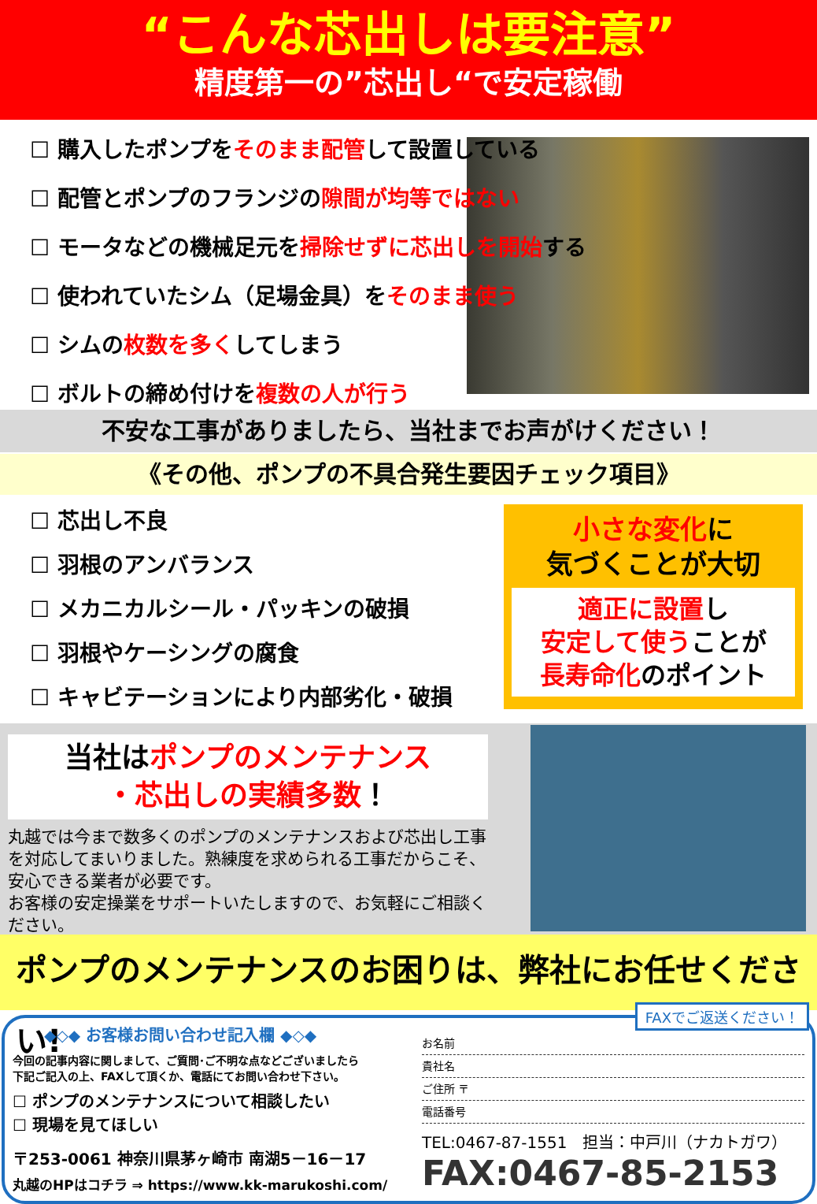“こんな芯出しは要注意”
精度第一の”芯出し“で安定稼働
☐ 購入したポンプをそのまま配管して設置している
☐ 配管とポンプのフランジの隙間が均等ではない
☐ モータなどの機械足元を掃除せずに芯出しを開始する
☐ 使われていたシム（足場金具）をそのまま使う
☐ シムの枚数を多くしてしまう
☐ ボルトの締め付けを複数の人が行う
不安な工事がありましたら、当社までお声がけください！
《その他、ポンプの不具合発生要因チェック項目》
☐ 芯出し不良
☐ 羽根のアンバランス
☐ メカニカルシール・パッキンの破損
☐ 羽根やケーシングの腐食
☐ キャビテーションにより内部劣化・破損
小さな変化に
気づくことが大切
適正に設置し
安定して使うことが
長寿命化のポイント
当社はポンプのメンテナンス
・芯出しの実績多数！
丸越では今まで数多くのポンプのメンテナンスおよび芯出し工事を対応してまいりました。熟練度を求められる工事だからこそ、安心できる業者が必要です。
お客様の安定操業をサポートいたしますので、お気軽にご相談ください。
ポンプのメンテナンスのお困りは、弊社にお任せください!
◆◇◆ お客様お問い合わせ記入欄 ◆◇◆
今回の記事内容に関しまして、ご質問･ご不明な点などございましたら
下記ご記入の上、FAXして頂くか、電話にてお問い合わせ下さい。
☐ ポンプのメンテナンスについて相談したい
☐ 現場を見てほしい
〒253-0061 神奈川県茅ヶ崎市 南湖5－16－17
丸越のHPはコチラ ⇒ https://www.kk-marukoshi.com/
FAXでご返送ください！
お名前
貴社名
ご住所 〒
電話番号
TEL:0467-87-1551　担当：中戸川（ナカトガワ）
FAX:0467-85-2153